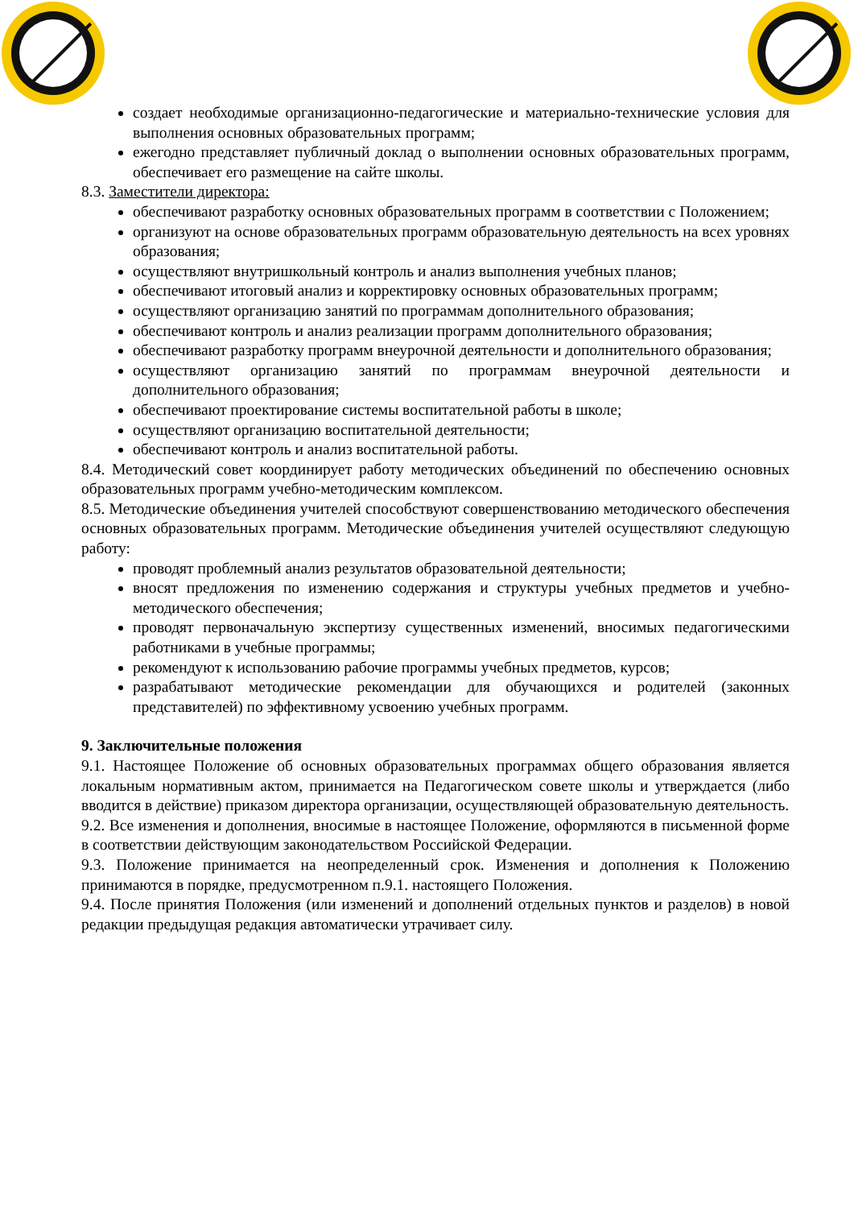создает необходимые организационно-педагогические и материально-технические условия для выполнения основных образовательных программ;
ежегодно представляет публичный доклад о выполнении основных образовательных программ, обеспечивает его размещение на сайте школы.
8.3. Заместители директора:
обеспечивают разработку основных образовательных программ в соответствии с Положением;
организуют на основе образовательных программ образовательную деятельность на всех уровнях образования;
осуществляют внутришкольный контроль и анализ выполнения учебных планов;
обеспечивают итоговый анализ и корректировку основных образовательных программ;
осуществляют организацию занятий по программам дополнительного образования;
обеспечивают контроль и анализ реализации программ дополнительного образования;
обеспечивают разработку программ внеурочной деятельности и дополнительного образования;
осуществляют организацию занятий по программам внеурочной деятельности и дополнительного образования;
обеспечивают проектирование системы воспитательной работы в школе;
осуществляют организацию воспитательной деятельности;
обеспечивают контроль и анализ воспитательной работы.
8.4. Методический совет координирует работу методических объединений по обеспечению основных образовательных программ учебно-методическим комплексом.
8.5. Методические объединения учителей способствуют совершенствованию методического обеспечения основных образовательных программ. Методические объединения учителей осуществляют следующую работу:
проводят проблемный анализ результатов образовательной деятельности;
вносят предложения по изменению содержания и структуры учебных предметов и учебно-методического обеспечения;
проводят первоначальную экспертизу существенных изменений, вносимых педагогическими работниками в учебные программы;
рекомендуют к использованию рабочие программы учебных предметов, курсов;
разрабатывают методические рекомендации для обучающихся и родителей (законных представителей) по эффективному усвоению учебных программ.
9. Заключительные положения
9.1. Настоящее Положение об основных образовательных программах общего образования является локальным нормативным актом, принимается на Педагогическом совете школы и утверждается (либо вводится в действие) приказом директора организации, осуществляющей образовательную деятельность.
9.2. Все изменения и дополнения, вносимые в настоящее Положение, оформляются в письменной форме в соответствии действующим законодательством Российской Федерации.
9.3. Положение принимается на неопределенный срок. Изменения и дополнения к Положению принимаются в порядке, предусмотренном п.9.1. настоящего Положения.
9.4. После принятия Положения (или изменений и дополнений отдельных пунктов и разделов) в новой редакции предыдущая редакция автоматически утрачивает силу.